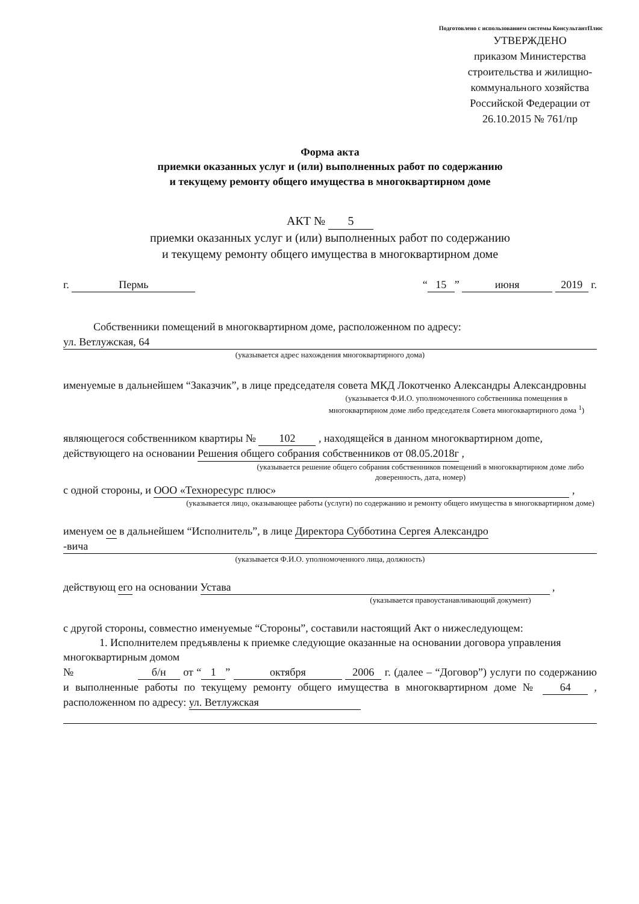Подготовлено с использованием системы КонсультантПлюс
УТВЕРЖДЕНО
приказом Министерства строительства и жилищно-коммунального хозяйства Российской Федерации от 26.10.2015 № 761/пр
Форма акта
приемки оказанных услуг и (или) выполненных работ по содержанию
и текущему ремонту общего имущества в многоквартирном доме
АКТ № 5
приемки оказанных услуг и (или) выполненных работ по содержанию
и текущему ремонту общего имущества в многоквартирном доме
г. Пермь “15” июня 2019 г.
Собственники помещений в многоквартирном доме, расположенном по адресу:
ул. Ветлужская, 64
(указывается адрес нахождения многоквартирного дома)
именуемые в дальнейшем “Заказчик”, в лице председателя совета МКД Локотченко Александры Александровны
(указывается Ф.И.О. уполномоченного собственника помещения в многоквартирном доме либо председателя Совета многоквартирного дома <sup>1</sup>)
являющегося собственником квартиры № 102 , находящейся в данном многоквартирном дome, действующего на основании Решения общего собрания собственников от 08.05.2018г ,
(указывается решение общего собрания собственников помещений в многоквартирном доме либо доверенность, дата, номер)
с одной стороны, и ООО «Техноресурс плюс» ,
(указывается лицо, оказывающее работы (услуги) по содержанию и ремонту общего имущества в многоквартирном доме)
именуем ое в дальнейшем “Исполнитель”, в лице Директора Субботина Сергея Александро
-вича
(указывается Ф.И.О. уполномоченного лица, должность)
действующ его на основании Устава ,
(указывается правоустанавливающий документ)
с другой стороны, совместно именуемые “Стороны”, составили настоящий Акт о нижеследующем:
1. Исполнителем предъявлены к приемке следующие оказанные на основании договора управления многоквартирным домом
№ б/н от “1” октября 2006 г. (далее – “Договор”) услуги по содержанию и выполненные работы по текущему ремонту общего имущества в многоквартирном доме № 64 , расположенном по адресу: ул. Ветлужская